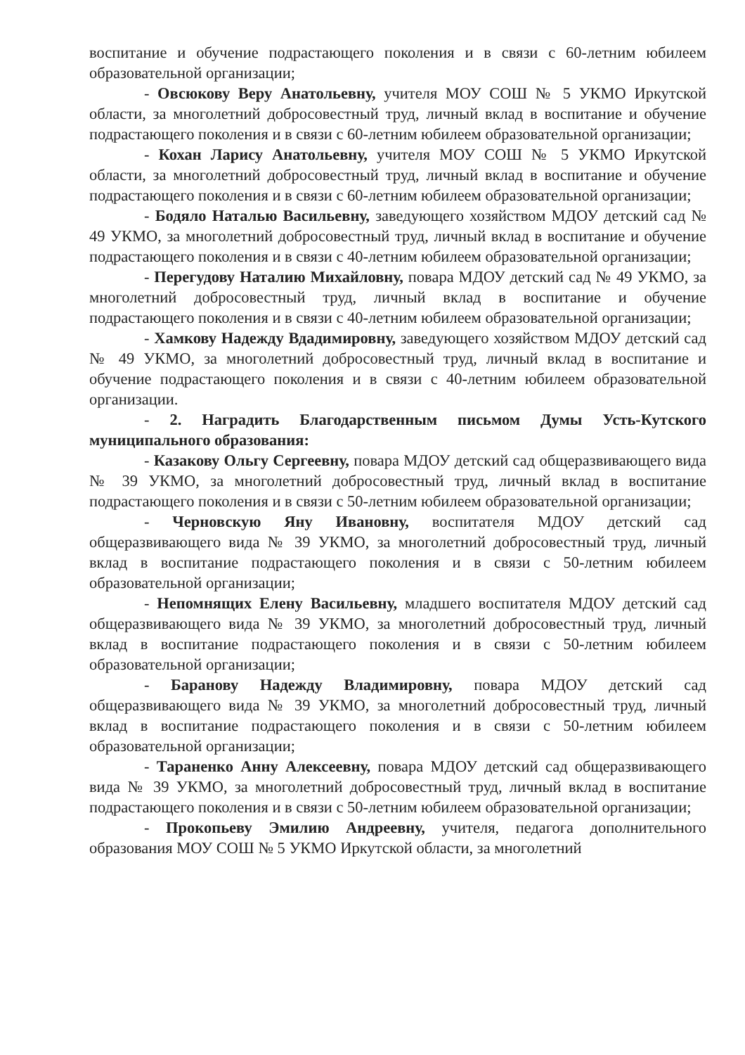воспитание и обучение подрастающего поколения и в связи с 60-летним юбилеем образовательной организации;
- Овсюкову Веру Анатольевну, учителя МОУ СОШ № 5 УКМО Иркутской области, за многолетний добросовестный труд, личный вклад в воспитание и обучение подрастающего поколения и в связи с 60-летним юбилеем образовательной организации;
- Кохан Ларису Анатольевну, учителя МОУ СОШ № 5 УКМО Иркутской области, за многолетний добросовестный труд, личный вклад в воспитание и обучение подрастающего поколения и в связи с 60-летним юбилеем образовательной организации;
- Бодяло Наталью Васильевну, заведующего хозяйством МДОУ детский сад № 49 УКМО, за многолетний добросовестный труд, личный вклад в воспитание и обучение подрастающего поколения и в связи с 40-летним юбилеем образовательной организации;
- Перегудову Наталию Михайловну, повара МДОУ детский сад № 49 УКМО, за многолетний добросовестный труд, личный вклад в воспитание и обучение подрастающего поколения и в связи с 40-летним юбилеем образовательной организации;
- Хамкову Надежду Вдадимировну, заведующего хозяйством МДОУ детский сад № 49 УКМО, за многолетний добросовестный труд, личный вклад в воспитание и обучение подрастающего поколения и в связи с 40-летним юбилеем образовательной организации.
- 2. Наградить Благодарственным письмом Думы Усть-Кутского муниципального образования:
- Казакову Ольгу Сергеевну, повара МДОУ детский сад общеразвивающего вида № 39 УКМО, за многолетний добросовестный труд, личный вклад в воспитание подрастающего поколения и в связи с 50-летним юбилеем образовательной организации;
- Черновскую Яну Ивановну, воспитателя МДОУ детский сад общеразвивающего вида № 39 УКМО, за многолетний добросовестный труд, личный вклад в воспитание подрастающего поколения и в связи с 50-летним юбилеем образовательной организации;
- Непомнящих Елену Васильевну, младшего воспитателя МДОУ детский сад общеразвивающего вида № 39 УКМО, за многолетний добросовестный труд, личный вклад в воспитание подрастающего поколения и в связи с 50-летним юбилеем образовательной организации;
- Баранову Надежду Владимировну, повара МДОУ детский сад общеразвивающего вида № 39 УКМО, за многолетний добросовестный труд, личный вклад в воспитание подрастающего поколения и в связи с 50-летним юбилеем образовательной организации;
- Тараненко Анну Алексеевну, повара МДОУ детский сад общеразвивающего вида № 39 УКМО, за многолетний добросовестный труд, личный вклад в воспитание подрастающего поколения и в связи с 50-летним юбилеем образовательной организации;
- Прокопьеву Эмилию Андреевну, учителя, педагога дополнительного образования МОУ СОШ № 5 УКМО Иркутской области, за многолетний